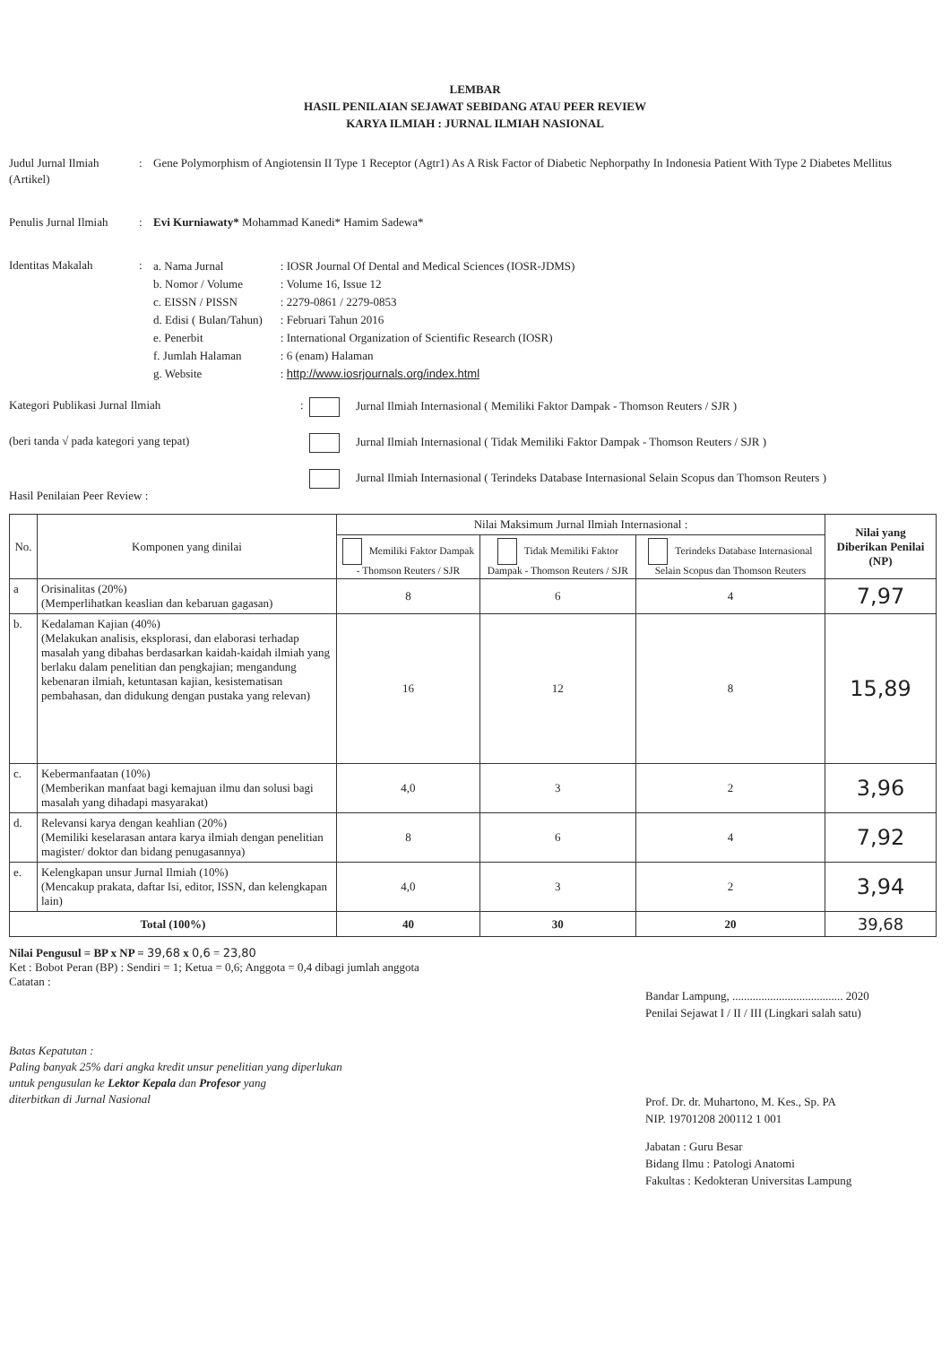LEMBAR
HASIL PENILAIAN SEJAWAT SEBIDANG ATAU PEER REVIEW
KARYA ILMIAH : JURNAL ILMIAH NASIONAL
Judul Jurnal Ilmiah (Artikel)
: Gene Polymorphism of Angiotensin II Type 1 Receptor (Agtr1) As A Risk Factor of Diabetic Nephorpathy In Indonesia Patient With Type 2 Diabetes Mellitus
Penulis Jurnal Ilmiah
: Evi Kurniawaty* Mohammad Kanedi* Hamim Sadewa*
Identitas Makalah :
a. Nama Jurnal
b. Nomor / Volume
c. EISSN / PISSN
d. Edisi ( Bulan/Tahun)
e. Penerbit
f. Jumlah Halaman
g. Website
: IOSR Journal Of Dental and Medical Sciences (IOSR-JDMS)
: Volume 16, Issue 12
: 2279-0861 / 2279-0853
: Februari Tahun 2016
: International Organization of Scientific Research (IOSR)
: 6 (enam) Halaman
: http://www.iosrjournals.org/index.html
Kategori Publikasi Jurnal Ilmiah : Jurnal Ilmiah Internasional ( Memiliki Faktor Dampak - Thomson Reuters / SJR )
(beri tanda √ pada kategori yang tepat) Jurnal Ilmiah Internasional ( Tidak Memiliki Faktor Dampak - Thomson Reuters / SJR )
Jurnal Ilmiah Internasional ( Terindeks Database Internasional Selain Scopus dan Thomson Reuters )
Hasil Penilaian Peer Review :
| No. | Komponen yang dinilai | Nilai Maksimum Jurnal Ilmiah Internasional : | | | Nilai yang Diberikan Penilai (NP) |
| --- | --- | --- | --- | --- | --- |
| | | Memiliki Faktor Dampak - Thomson Reuters / SJR | Tidak Memiliki Faktor Dampak - Thomson Reuters / SJR | Terindeks Database Internasional Selain Scopus dan Thomson Reuters | |
| a | Orisinalitas (20%) (Memperlihatkan keaslian dan kebaruan gagasan) | 8 | 6 | 4 | 7,97 |
| b. | Kedalaman Kajian (40%) (Melakukan analisis, eksplorasi, dan elaborasi terhadap masalah yang dibahas berdasarkan kaidah-kaidah ilmiah yang berlaku dalam penelitian dan pengkajian; mengandung kebenaran ilmiah, ketuntasan kajian, kesistematisan pembahasan, dan didukung dengan pustaka yang relevan) | 16 | 12 | 8 | 15,89 |
| c. | Kebermanfaatan (10%) (Memberikan manfaat bagi kemajuan ilmu dan solusi bagi masalah yang dihadapi masyarakat) | 4,0 | 3 | 2 | 3,96 |
| d. | Relevansi karya dengan keahlian (20%) (Memiliki keselarasan antara karya ilmiah dengan penelitian magister/ doktor dan bidang penugasannya) | 8 | 6 | 4 | 7,92 |
| e. | Kelengkapan unsur Jurnal Ilmiah (10%) (Mencakup prakata, daftar Isi, editor, ISSN, dan kelengkapan lain) | 4,0 | 3 | 2 | 3,94 |
| Total (100%) | | 40 | 30 | 20 | 39,68 |
Nilai Pengusul = BP x NP = 39,68 x 0,6 = 23,80
Ket : Bobot Peran (BP) : Sendiri = 1; Ketua = 0,6; Anggota = 0,4 dibagi jumlah anggota
Catatan :
Batas Kepatutan :
Paling banyak 25% dari angka kredit unsur penelitian yang diperlukan
untuk pengusulan ke Lektor Kepala dan Profesor yang
diterbitkan di Jurnal Nasional
Bandar Lampung, ...................................... 2020
Penilai Sejawat I / II / III (Lingkari salah satu)
Prof. Dr. dr. Muhartono, M. Kes., Sp. PA
NIP. 19701208 200112 1 001
Jabatan : Guru Besar
Bidang Ilmu : Patologi Anatomi
Fakultas : Kedokteran Universitas Lampung